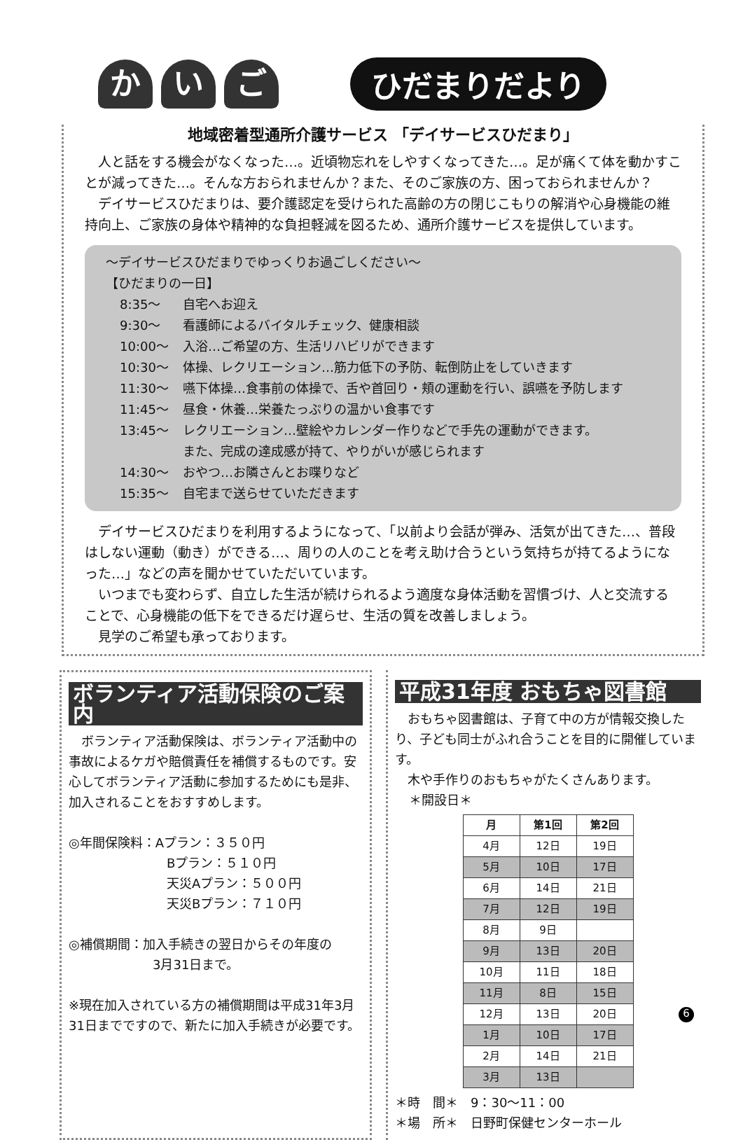か い ご
ひだまりだより
地域密着型通所介護サービス 「デイサービスひだまり」
人と話をする機会がなくなった…。近頃物忘れをしやすくなってきた…。足が痛くて体を動かすことが減ってきた…。そんな方おられませんか？また、そのご家族の方、困っておられませんか？
デイサービスひだまりは、要介護認定を受けられた高齢の方の閉じこもりの解消や心身機能の維持向上、ご家族の身体や精神的な負担軽減を図るため、通所介護サービスを提供しています。
～デイサービスひだまりでゆっくりお過ごしください～
【ひだまりの一日】
8:35～ 自宅へお迎え
9:30～ 看護師によるバイタルチェック、健康相談
10:00～ 入浴…ご希望の方、生活リハビリができます
10:30～ 体操、レクリエーション…筋力低下の予防、転倒防止をしていきます
11:30～ 嚥下体操…食事前の体操で、舌や首回り・頬の運動を行い、誤嚥を予防します
11:45～ 昼食・休養…栄養たっぷりの温かい食事です
13:45～ レクリエーション…壁絵やカレンダー作りなどで手先の運動ができます。
また、完成の達成感が持て、やりがいが感じられます
14:30～ おやつ…お隣さんとお喋りなど
15:35～ 自宅まで送らせていただきます
デイサービスひだまりを利用するようになって、「以前より会話が弾み、活気が出てきた…、普段はしない運動（動き）ができる…、周りの人のことを考え助け合うという気持ちが持てるようになった…」などの声を聞かせていただいています。
いつまでも変わらず、自立した生活が続けられるよう適度な身体活動を習慣づけ、人と交流することで、心身機能の低下をできるだけ遅らせ、生活の質を改善しましょう。
見学のご希望も承っております。
ボランティア活動保険のご案内
ボランティア活動保険は、ボランティア活動中の事故によるケガや賠償責任を補償するものです。安心してボランティア活動に参加するためにも是非、加入されることをおすすめします。
◎年間保険料：Aプラン：３５０円
Bプラン：５１０円
天災Aプラン：５００円
天災Bプラン：７１０円
◎補償期間：加入手続きの翌日からその年度の
3月31日まで。
※現在加入されている方の補償期間は平成31年3月31日までですので、新たに加入手続きが必要です。
平成31年度 おもちゃ図書館
おもちゃ図書館は、子育て中の方が情報交換したり、子ども同士がふれ合うことを目的に開催しています。
木や手作りのおもちゃがたくさんあります。
＊開設日＊
| 月 | 第1回 | 第2回 |
| --- | --- | --- |
| 4月 | 12日 | 19日 |
| 5月 | 10日 | 17日 |
| 6月 | 14日 | 21日 |
| 7月 | 12日 | 19日 |
| 8月 | 9日 | |
| 9月 | 13日 | 20日 |
| 10月 | 11日 | 18日 |
| 11月 | 8日 | 15日 |
| 12月 | 13日 | 20日 |
| 1月 | 10日 | 17日 |
| 2月 | 14日 | 21日 |
| 3月 | 13日 | |
＊時　間＊　9：30～11：00
＊場　所＊　日野町保健センターホール
6